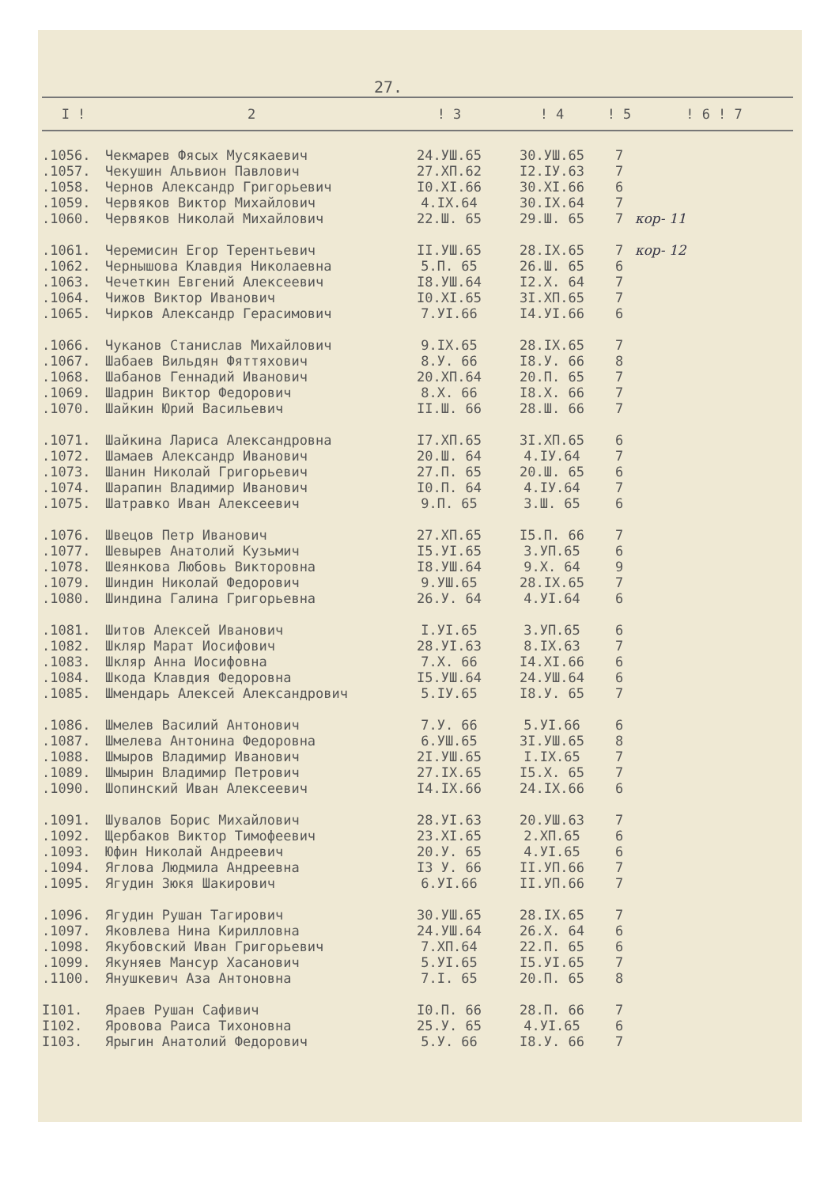27.
| I ! | 2 | ! 3 | ! 4 | ! 5 | ! 6 ! 7 |
| --- | --- | --- | --- | --- | --- |
| .1056. | Чекмарев Фясых Мусякаевич | 24.УШ.65 | 30.УШ.65 | 7 | |
| .1057. | Чекушин Альвион Павлович | 27.XП.62 | I2.IУ.63 | 7 | |
| .1058. | Чернов Александр Григорьевич | I0.XI.66 | 30.XI.66 | 6 | |
| .1059. | Червяков Виктор Михайлович | 4.IX.64 | 30.IX.64 | 7 | |
| .1060. | Червяков Николай Михайлович | 22.Ш. 65 | 29.Ш. 65 | 7 | кор- 11 |
| .1061. | Черемисин Егор Терентьевич | II.УШ.65 | 28.IX.65 | 7 | кор- 12 |
| .1062. | Чернышова Клавдия Николаевна | 5.П. 65 | 26.Ш. 65 | 6 | |
| .1063. | Чечеткин Евгений Алексеевич | I8.УШ.64 | I2.X. 64 | 7 | |
| .1064. | Чижов Виктор Иванович | I0.XI.65 | 3I.XП.65 | 7 | |
| .1065. | Чирков Александр Герасимович | 7.УI.66 | I4.УI.66 | 6 | |
| .1066. | Чуканов Станислав Михайлович | 9.IX.65 | 28.IX.65 | 7 | |
| .1067. | Шабаев Вильдян Фяттяхович | 8.У. 66 | I8.У. 66 | 8 | |
| .1068. | Шабанов Геннадий Иванович | 20.XП.64 | 20.П. 65 | 7 | |
| .1069. | Шадрин Виктор Федорович | 8.X. 66 | I8.X. 66 | 7 | |
| .1070. | Шайкин Юрий Васильевич | II.Ш. 66 | 28.Ш. 66 | 7 | |
| .1071. | Шайкина Лариса Александровна | I7.XП.65 | 3I.XП.65 | 6 | |
| .1072. | Шамаев Александр Иванович | 20.Ш. 64 | 4.IУ.64 | 7 | |
| .1073. | Шанин Николай Григорьевич | 27.П. 65 | 20.Ш. 65 | 6 | |
| .1074. | Шарапин Владимир Иванович | I0.П. 64 | 4.IУ.64 | 7 | |
| .1075. | Шатравко Иван Алексеевич | 9.П. 65 | 3.Ш. 65 | 6 | |
| .1076. | Швецов Петр Иванович | 27.XП.65 | I5.П. 66 | 7 | |
| .1077. | Шевырев Анатолий Кузьмич | I5.УI.65 | 3.УП.65 | 6 | |
| .1078. | Шеянкова Любовь Викторовна | I8.УШ.64 | 9.X. 64 | 9 | |
| .1079. | Шиндин Николай Федорович | 9.УШ.65 | 28.IX.65 | 7 | |
| .1080. | Шиндина Галина Григорьевна | 26.У. 64 | 4.УI.64 | 6 | |
| .1081. | Шитов Алексей Иванович | I.УI.65 | 3.УП.65 | 6 | |
| .1082. | Шкляр Марат Иосифович | 28.УI.63 | 8.IX.63 | 7 | |
| .1083. | Шкляр Анна Иосифовна | 7.X. 66 | I4.XI.66 | 6 | |
| .1084. | Шкода Клавдия Федоровна | I5.УШ.64 | 24.УШ.64 | 6 | |
| .1085. | Шмендарь Алексей Александрович | 5.IУ.65 | I8.У. 65 | 7 | |
| .1086. | Шмелев Василий Антонович | 7.У. 66 | 5.УI.66 | 6 | |
| .1087. | Шмелева Антонина Федоровна | 6.УШ.65 | 3I.УШ.65 | 8 | |
| .1088. | Шмыров Владимир Иванович | 2I.УШ.65 | I.IX.65 | 7 | |
| .1089. | Шмырин Владимир Петрович | 27.IX.65 | I5.X. 65 | 7 | |
| .1090. | Шопинский Иван Алексеевич | I4.IX.66 | 24.IX.66 | 6 | |
| .1091. | Шувалов Борис Михайлович | 28.УI.63 | 20.УШ.63 | 7 | |
| .1092. | Щербаков Виктор Тимофеевич | 23.XI.65 | 2.XП.65 | 6 | |
| .1093. | Юфин Николай Андреевич | 20.У. 65 | 4.УI.65 | 6 | |
| .1094. | Яглова Людмила Андреевна | I3 У. 66 | II.УП.66 | 7 | |
| .1095. | Ягудин Зюкя Шакирович | 6.УI.66 | II.УП.66 | 7 | |
| .1096. | Ягудин Рушан Тагирович | 30.УШ.65 | 28.IX.65 | 7 | |
| .1097. | Яковлева Нина Кирилловна | 24.УШ.64 | 26.X. 64 | 6 | |
| .1098. | Якубовский Иван Григорьевич | 7.XП.64 | 22.П. 65 | 6 | |
| .1099. | Якуняев Мансур Хасанович | 5.УI.65 | I5.УI.65 | 7 | |
| .1100. | Янушкевич Аза Антоновна | 7.I. 65 | 20.П. 65 | 8 | |
| I101. | Яраев Рушан Сафивич | I0.П. 66 | 28.П. 66 | 7 | |
| I102. | Яровова Раиса Тихоновна | 25.У. 65 | 4.УI.65 | 6 | |
| I103. | Ярыгин Анатолий Федорович | 5.У. 66 | I8.У. 66 | 7 | |